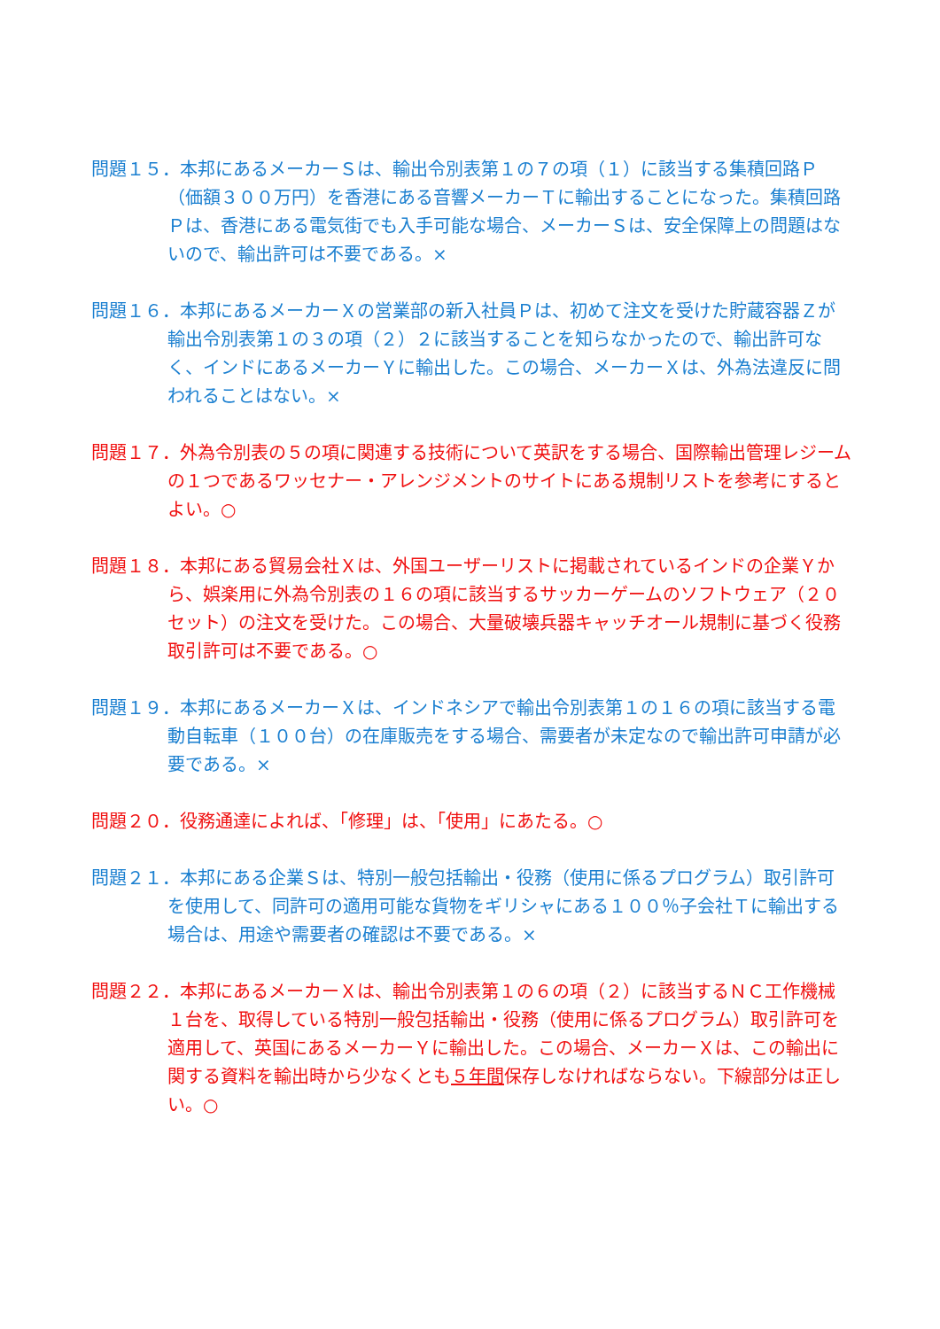問題１５．本邦にあるメーカーＳは、輸出令別表第１の７の項（１）に該当する集積回路Ｐ（価額３００万円）を香港にある音響メーカーＴに輸出することになった。集積回路Ｐは、香港にある電気街でも入手可能な場合、メーカーＳは、安全保障上の問題はないので、輸出許可は不要である。×
問題１６．本邦にあるメーカーＸの営業部の新入社員Ｐは、初めて注文を受けた貯蔵容器Ｚが輸出令別表第１の３の項（２）２に該当することを知らなかったので、輸出許可なく、インドにあるメーカーＹに輸出した。この場合、メーカーＸは、外為法違反に問われることはない。×
問題１７．外為令別表の５の項に関連する技術について英訳をする場合、国際輸出管理レジームの１つであるワッセナー・アレンジメントのサイトにある規制リストを参考にするとよい。○
問題１８．本邦にある貿易会社Ｘは、外国ユーザーリストに掲載されているインドの企業Ｙから、娯楽用に外為令別表の１６の項に該当するサッカーゲームのソフトウェア（２０セット）の注文を受けた。この場合、大量破壊兵器キャッチオール規制に基づく役務取引許可は不要である。○
問題１９．本邦にあるメーカーＸは、インドネシアで輸出令別表第１の１６の項に該当する電動自転車（１００台）の在庫販売をする場合、需要者が未定なので輸出許可申請が必要である。×
問題２０．役務通達によれば、「修理」は、「使用」にあたる。○
問題２１．本邦にある企業Ｓは、特別一般包括輸出・役務（使用に係るプログラム）取引許可を使用して、同許可の適用可能な貨物をギリシャにある１００％子会社Ｔに輸出する場合は、用途や需要者の確認は不要である。×
問題２２．本邦にあるメーカーＸは、輸出令別表第１の６の項（２）に該当するＮＣ工作機械１台を、取得している特別一般包括輸出・役務（使用に係るプログラム）取引許可を適用して、英国にあるメーカーＹに輸出した。この場合、メーカーＸは、この輸出に関する資料を輸出時から少なくとも５年間保存しなければならない。下線部分は正しい。○